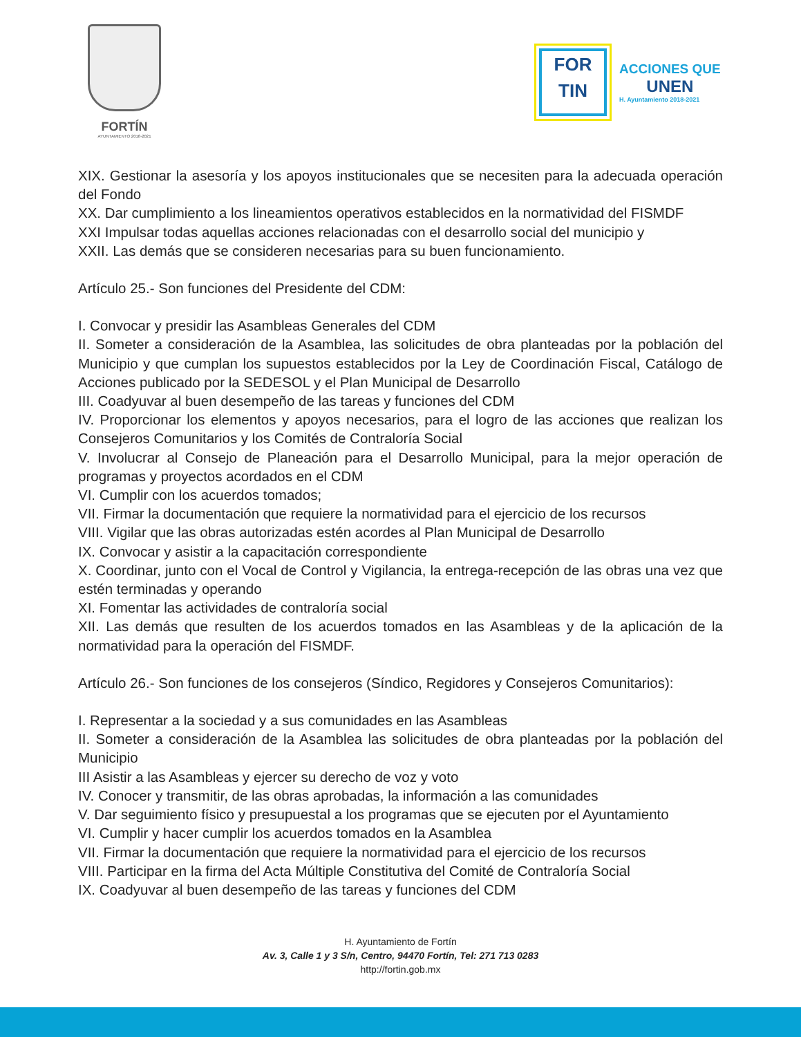FORTÍN
AYUNTAMIENTO 2018-2021
FOR
TIN
ACCIONES QUE
UNEN
H. Ayuntamiento 2018-2021
XIX. Gestionar la asesoría y los apoyos institucionales que se necesiten para la adecuada operación del Fondo
XX. Dar cumplimiento a los lineamientos operativos establecidos en la normatividad del FISMDF
XXI Impulsar todas aquellas acciones relacionadas con el desarrollo social del municipio y
XXII. Las demás que se consideren necesarias para su buen funcionamiento.
Artículo 25.- Son funciones del Presidente del CDM:
I. Convocar y presidir las Asambleas Generales del CDM
II. Someter a consideración de la Asamblea, las solicitudes de obra planteadas por la población del Municipio y que cumplan los supuestos establecidos por la Ley de Coordinación Fiscal, Catálogo de Acciones publicado por la SEDESOL y el Plan Municipal de Desarrollo
III. Coadyuvar al buen desempeño de las tareas y funciones del CDM
IV. Proporcionar los elementos y apoyos necesarios, para el logro de las acciones que realizan los Consejeros Comunitarios y los Comités de Contraloría Social
V. Involucrar al Consejo de Planeación para el Desarrollo Municipal, para la mejor operación de programas y proyectos acordados en el CDM
VI. Cumplir con los acuerdos tomados;
VII. Firmar la documentación que requiere la normatividad para el ejercicio de los recursos
VIII. Vigilar que las obras autorizadas estén acordes al Plan Municipal de Desarrollo
IX. Convocar y asistir a la capacitación correspondiente
X. Coordinar, junto con el Vocal de Control y Vigilancia, la entrega-recepción de las obras una vez que estén terminadas y operando
XI. Fomentar las actividades de contraloría social
XII. Las demás que resulten de los acuerdos tomados en las Asambleas y de la aplicación de la normatividad para la operación del FISMDF.
Artículo 26.- Son funciones de los consejeros (Síndico, Regidores y Consejeros Comunitarios):
I. Representar a la sociedad y a sus comunidades en las Asambleas
II. Someter a consideración de la Asamblea las solicitudes de obra planteadas por la población del Municipio
III Asistir a las Asambleas y ejercer su derecho de voz y voto
IV. Conocer y transmitir, de las obras aprobadas, la información a las comunidades
V. Dar seguimiento físico y presupuestal a los programas que se ejecuten por el Ayuntamiento
VI. Cumplir y hacer cumplir los acuerdos tomados en la Asamblea
VII. Firmar la documentación que requiere la normatividad para el ejercicio de los recursos
VIII. Participar en la firma del Acta Múltiple Constitutiva del Comité de Contraloría Social
IX. Coadyuvar al buen desempeño de las tareas y funciones del CDM
H. Ayuntamiento de Fortín
Av. 3, Calle 1 y 3 S/n, Centro, 94470 Fortín, Tel: 271 713 0283
http://fortin.gob.mx